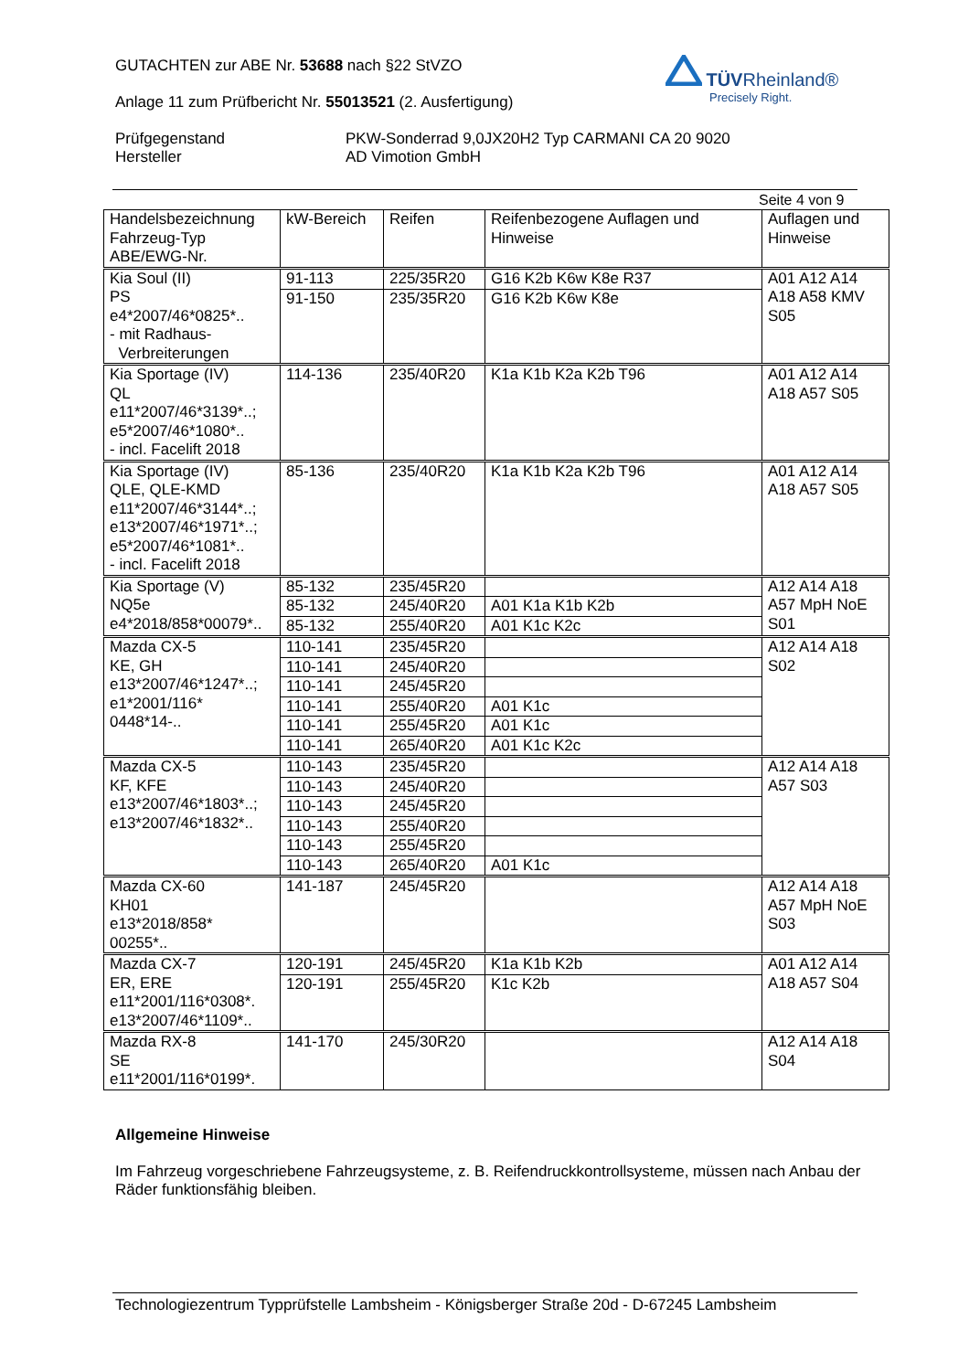GUTACHTEN zur ABE Nr. 53688 nach §22 StVZO
Anlage 11 zum Prüfbericht Nr. 55013521 (2. Ausfertigung)
Prüfgegenstand
Hersteller
PKW-Sonderrad 9,0JX20H2 Typ CARMANI CA 20 9020
AD Vimotion GmbH
TÜVRheinland®
Precisely Right.
Seite 4 von 9
| Handelsbezeichnung Fahrzeug-Typ ABE/EWG-Nr. | kW-Bereich | Reifen | Reifenbezogene Auflagen und Hinweise | Auflagen und Hinweise |
| --- | --- | --- | --- | --- |
| Kia Soul (II) PS e4*2007/46*0825*.. - mit Radhaus- Verbreiterungen | 91-113 | 225/35R20 | G16 K2b K6w K8e R37 | A01 A12 A14 A18 A58 KMV S05 |
| | 91-150 | 235/35R20 | G16 K2b K6w K8e | |
| Kia Sportage (IV) QL e11*2007/46*3139*..; e5*2007/46*1080*.. - incl. Facelift 2018 | 114-136 | 235/40R20 | K1a K1b K2a K2b T96 | A01 A12 A14 A18 A57 S05 |
| Kia Sportage (IV) QLE, QLE-KMD e11*2007/46*3144*..; e13*2007/46*1971*..; e5*2007/46*1081*.. - incl. Facelift 2018 | 85-136 | 235/40R20 | K1a K1b K2a K2b T96 | A01 A12 A14 A18 A57 S05 |
| Kia Sportage (V) NQ5e e4*2018/858*00079*.. | 85-132 | 235/45R20 | | A12 A14 A18 A57 MpH NoE S01 |
| | 85-132 | 245/40R20 | A01 K1a K1b K2b | |
| | 85-132 | 255/40R20 | A01 K1c K2c | |
| Mazda CX-5 KE, GH e13*2007/46*1247*..; e1*2001/116* 0448*14-.. | 110-141 | 235/45R20 | | A12 A14 A18 S02 |
| | 110-141 | 245/40R20 | | |
| | 110-141 | 245/45R20 | | |
| | 110-141 | 255/40R20 | A01 K1c | |
| | 110-141 | 255/45R20 | A01 K1c | |
| | 110-141 | 265/40R20 | A01 K1c K2c | |
| Mazda CX-5 KF, KFE e13*2007/46*1803*..; e13*2007/46*1832*.. | 110-143 | 235/45R20 | | A12 A14 A18 A57 S03 |
| | 110-143 | 245/40R20 | | |
| | 110-143 | 245/45R20 | | |
| | 110-143 | 255/40R20 | | |
| | 110-143 | 255/45R20 | | |
| | 110-143 | 265/40R20 | A01 K1c | |
| Mazda CX-60 KH01 e13*2018/858* 00255*.. | 141-187 | 245/45R20 | | A12 A14 A18 A57 MpH NoE S03 |
| Mazda CX-7 ER, ERE e11*2001/116*0308*. e13*2007/46*1109*.. | 120-191 | 245/45R20 | K1a K1b K2b | A01 A12 A14 A18 A57 S04 |
| | 120-191 | 255/45R20 | K1c K2b | |
| Mazda RX-8 SE e11*2001/116*0199*. | 141-170 | 245/30R20 | | A12 A14 A18 S04 |
Allgemeine Hinweise
Im Fahrzeug vorgeschriebene Fahrzeugsysteme, z. B. Reifendruckkontrollsysteme, müssen nach Anbau der Räder funktionsfähig bleiben.
Technologiezentrum Typprüfstelle Lambsheim - Königsberger Straße 20d - D-67245 Lambsheim